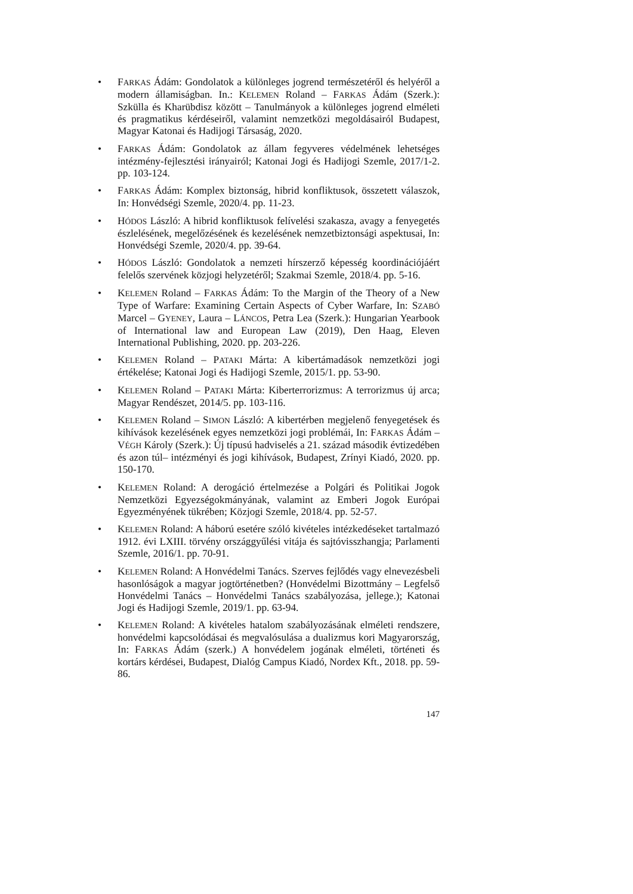• FARKAS Ádám: Gondolatok a különleges jogrend természetéről és helyéről a modern államiságban. In.: KELEMEN Roland – FARKAS Ádám (Szerk.): Szkülla és Kharübdisz között – Tanulmányok a különleges jogrend elméleti és pragmatikus kérdéseiről, valamint nemzetközi megoldásairól Budapest, Magyar Katonai és Hadijogi Társaság, 2020.
• FARKAS Ádám: Gondolatok az állam fegyveres védelmének lehetséges intézmény-fejlesztési irányairól; Katonai Jogi és Hadijogi Szemle, 2017/1-2. pp. 103-124.
• FARKAS Ádám: Komplex biztonság, hibrid konfliktusok, összetett válaszok, In: Honvédségi Szemle, 2020/4. pp. 11-23.
• HÓDOS László: A hibrid konfliktusok felívelési szakasza, avagy a fenyegetés észlelésének, megelőzésének és kezelésének nemzetbiztonsági aspektusai, In: Honvédségi Szemle, 2020/4. pp. 39-64.
• HÓDOS László: Gondolatok a nemzeti hírszerző képesség koordinációjáért felelős szervének közjogi helyzetéről; Szakmai Szemle, 2018/4. pp. 5-16.
• KELEMEN Roland – FARKAS Ádám: To the Margin of the Theory of a New Type of Warfare: Examining Certain Aspects of Cyber Warfare, In: SZABÓ Marcel – GYENEY, Laura – LÁNCOS, Petra Lea (Szerk.): Hungarian Yearbook of International law and European Law (2019), Den Haag, Eleven International Publishing, 2020. pp. 203-226.
• KELEMEN Roland – PATAKI Márta: A kibertámadások nemzetközi jogi értékelése; Katonai Jogi és Hadijogi Szemle, 2015/1. pp. 53-90.
• KELEMEN Roland – PATAKI Márta: Kiberterrorizmus: A terrorizmus új arca; Magyar Rendészet, 2014/5. pp. 103-116.
• KELEMEN Roland – SIMON László: A kibertérben megjelenő fenyegetések és kihívások kezelésének egyes nemzetközi jogi problémái, In: FARKAS Ádám – VÉGH Károly (Szerk.): Új típusú hadviselés a 21. század második évtizedében és azon túl– intézményi és jogi kihívások, Budapest, Zrínyi Kiadó, 2020. pp. 150-170.
• KELEMEN Roland: A derogáció értelmezése a Polgári és Politikai Jogok Nemzetközi Egyezségokmányának, valamint az Emberi Jogok Európai Egyezményének tükrében; Közjogi Szemle, 2018/4. pp. 52-57.
• KELEMEN Roland: A háború esetére szóló kivételes intézkedéseket tartalmazó 1912. évi LXIII. törvény országgyűlési vitája és sajtóvisszhangja; Parlamenti Szemle, 2016/1. pp. 70-91.
• KELEMEN Roland: A Honvédelmi Tanács. Szerves fejlődés vagy elnevezésbeli hasonlóságok a magyar jogtörténetben? (Honvédelmi Bizottmány – Legfelső Honvédelmi Tanács – Honvédelmi Tanács szabályozása, jellege.); Katonai Jogi és Hadijogi Szemle, 2019/1. pp. 63-94.
• KELEMEN Roland: A kivételes hatalom szabályozásának elméleti rendszere, honvédelmi kapcsolódásai és megvalósulása a dualizmus kori Magyarország, In: FARKAS Ádám (szerk.) A honvédelem jogának elméleti, történeti és kortárs kérdései, Budapest, Dialóg Campus Kiadó, Nordex Kft., 2018. pp. 59-86.
147